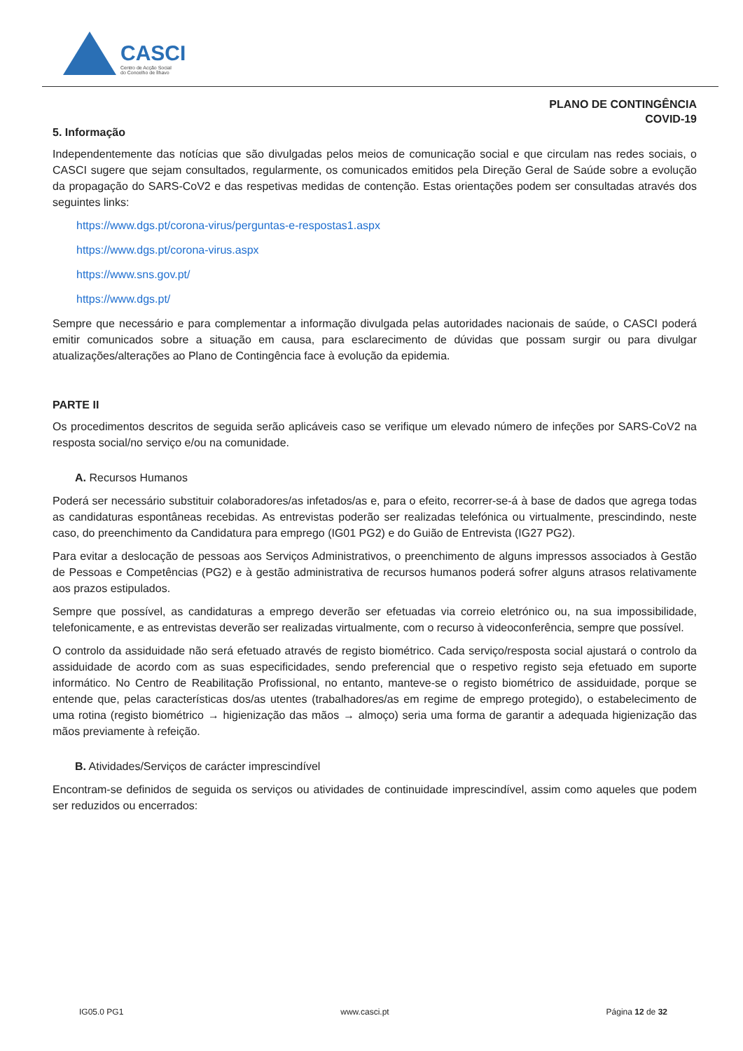CASCI
Centro de Acção Social
do Concelho de Ílhavo
PLANO DE CONTINGÊNCIA
COVID-19
5. Informação
Independentemente das notícias que são divulgadas pelos meios de comunicação social e que circulam nas redes sociais, o CASCI sugere que sejam consultados, regularmente, os comunicados emitidos pela Direção Geral de Saúde sobre a evolução da propagação do SARS-CoV2 e das respetivas medidas de contenção. Estas orientações podem ser consultadas através dos seguintes links:
https://www.dgs.pt/corona-virus/perguntas-e-respostas1.aspx
https://www.dgs.pt/corona-virus.aspx
https://www.sns.gov.pt/
https://www.dgs.pt/
Sempre que necessário e para complementar a informação divulgada pelas autoridades nacionais de saúde, o CASCI poderá emitir comunicados sobre a situação em causa, para esclarecimento de dúvidas que possam surgir ou para divulgar atualizações/alterações ao Plano de Contingência face à evolução da epidemia.
PARTE II
Os procedimentos descritos de seguida serão aplicáveis caso se verifique um elevado número de infeções por SARS-CoV2 na resposta social/no serviço e/ou na comunidade.
A. Recursos Humanos
Poderá ser necessário substituir colaboradores/as infetados/as e, para o efeito, recorrer-se-á à base de dados que agrega todas as candidaturas espontâneas recebidas. As entrevistas poderão ser realizadas telefónica ou virtualmente, prescindindo, neste caso, do preenchimento da Candidatura para emprego (IG01 PG2) e do Guião de Entrevista (IG27 PG2).
Para evitar a deslocação de pessoas aos Serviços Administrativos, o preenchimento de alguns impressos associados à Gestão de Pessoas e Competências (PG2) e à gestão administrativa de recursos humanos poderá sofrer alguns atrasos relativamente aos prazos estipulados.
Sempre que possível, as candidaturas a emprego deverão ser efetuadas via correio eletrónico ou, na sua impossibilidade, telefonicamente, e as entrevistas deverão ser realizadas virtualmente, com o recurso à videoconferência, sempre que possível.
O controlo da assiduidade não será efetuado através de registo biométrico. Cada serviço/resposta social ajustará o controlo da assiduidade de acordo com as suas especificidades, sendo preferencial que o respetivo registo seja efetuado em suporte informático. No Centro de Reabilitação Profissional, no entanto, manteve-se o registo biométrico de assiduidade, porque se entende que, pelas características dos/as utentes (trabalhadores/as em regime de emprego protegido), o estabelecimento de uma rotina (registo biométrico → higienização das mãos → almoço) seria uma forma de garantir a adequada higienização das mãos previamente à refeição.
B. Atividades/Serviços de carácter imprescindível
Encontram-se definidos de seguida os serviços ou atividades de continuidade imprescindível, assim como aqueles que podem ser reduzidos ou encerrados:
IG05.0 PG1 www.casci.pt Página 12 de 32